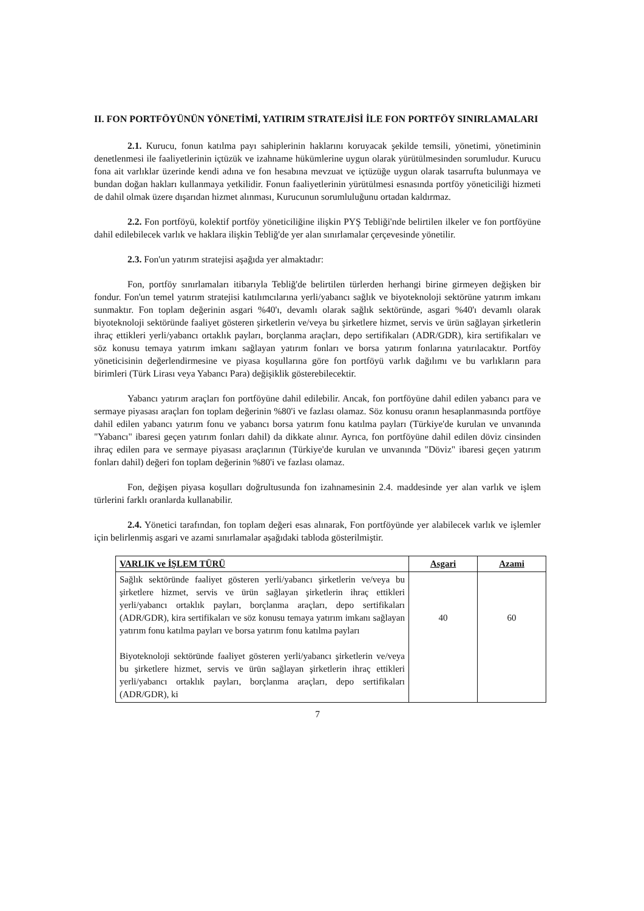II. FON PORTFÖYÜNÜN YÖNETİMİ, YATIRIM STRATEJİSİ İLE FON PORTFÖY SINIRLAMALARI
2.1. Kurucu, fonun katılma payı sahiplerinin haklarını koruyacak şekilde temsili, yönetimi, yönetiminin denetlenmesi ile faaliyetlerinin içtüzük ve izahname hükümlerine uygun olarak yürütülmesinden sorumludur. Kurucu fona ait varlıklar üzerinde kendi adına ve fon hesabına mevzuat ve içtüzüğe uygun olarak tasarrufta bulunmaya ve bundan doğan hakları kullanmaya yetkilidir. Fonun faaliyetlerinin yürütülmesi esnasında portföy yöneticiliği hizmeti de dahil olmak üzere dışarıdan hizmet alınması, Kurucunun sorumluluğunu ortadan kaldırmaz.
2.2. Fon portföyü, kolektif portföy yöneticiliğine ilişkin PYŞ Tebliği'nde belirtilen ilkeler ve fon portföyüne dahil edilebilecek varlık ve haklara ilişkin Tebliğ'de yer alan sınırlamalar çerçevesinde yönetilir.
2.3. Fon'un yatırım stratejisi aşağıda yer almaktadır:
Fon, portföy sınırlamaları itibarıyla Tebliğ'de belirtilen türlerden herhangi birine girmeyen değişken bir fondur. Fon'un temel yatırım stratejisi katılımcılarına yerli/yabancı sağlık ve biyoteknoloji sektörüne yatırım imkanı sunmaktır. Fon toplam değerinin asgari %40'ı, devamlı olarak sağlık sektöründe, asgari %40'ı devamlı olarak biyoteknoloji sektöründe faaliyet gösteren şirketlerin ve/veya bu şirketlere hizmet, servis ve ürün sağlayan şirketlerin ihraç ettikleri yerli/yabancı ortaklık payları, borçlanma araçları, depo sertifikaları (ADR/GDR), kira sertifikaları ve söz konusu temaya yatırım imkanı sağlayan yatırım fonları ve borsa yatırım fonlarına yatırılacaktır. Portföy yöneticisinin değerlendirmesine ve piyasa koşullarına göre fon portföyü varlık dağılımı ve bu varlıkların para birimleri (Türk Lirası veya Yabancı Para) değişiklik gösterebilecektir.
Yabancı yatırım araçları fon portföyüne dahil edilebilir. Ancak, fon portföyüne dahil edilen yabancı para ve sermaye piyasası araçları fon toplam değerinin %80'i ve fazlası olamaz. Söz konusu oranın hesaplanmasında portföye dahil edilen yabancı yatırım fonu ve yabancı borsa yatırım fonu katılma payları (Türkiye'de kurulan ve unvanında "Yabancı" ibaresi geçen yatırım fonları dahil) da dikkate alınır. Ayrıca, fon portföyüne dahil edilen döviz cinsinden ihraç edilen para ve sermaye piyasası araçlarının (Türkiye'de kurulan ve unvanında "Döviz" ibaresi geçen yatırım fonları dahil) değeri fon toplam değerinin %80'i ve fazlası olamaz.
Fon, değişen piyasa koşulları doğrultusunda fon izahnamesinin 2.4. maddesinde yer alan varlık ve işlem türlerini farklı oranlarda kullanabilir.
2.4. Yönetici tarafından, fon toplam değeri esas alınarak, Fon portföyünde yer alabilecek varlık ve işlemler için belirlenmiş asgari ve azami sınırlamalar aşağıdaki tabloda gösterilmiştir.
| VARLIK ve İŞLEM TÜRÜ | Asgari | Azami |
| --- | --- | --- |
| Sağlık sektöründe faaliyet gösteren yerli/yabancı şirketlerin ve/veya bu şirketlere hizmet, servis ve ürün sağlayan şirketlerin ihraç ettikleri yerli/yabancı ortaklık payları, borçlanma araçları, depo sertifikaları (ADR/GDR), kira sertifikaları ve söz konusu temaya yatırım imkanı sağlayan yatırım fonu katılma payları ve borsa yatırım fonu katılma payları Biyoteknoloji sektöründe faaliyet gösteren yerli/yabancı şirketlerin ve/veya bu şirketlere hizmet, servis ve ürün sağlayan şirketlerin ihraç ettikleri yerli/yabancı ortaklık payları, borçlanma araçları, depo sertifikaları (ADR/GDR), ki | 40 | 60 |
7